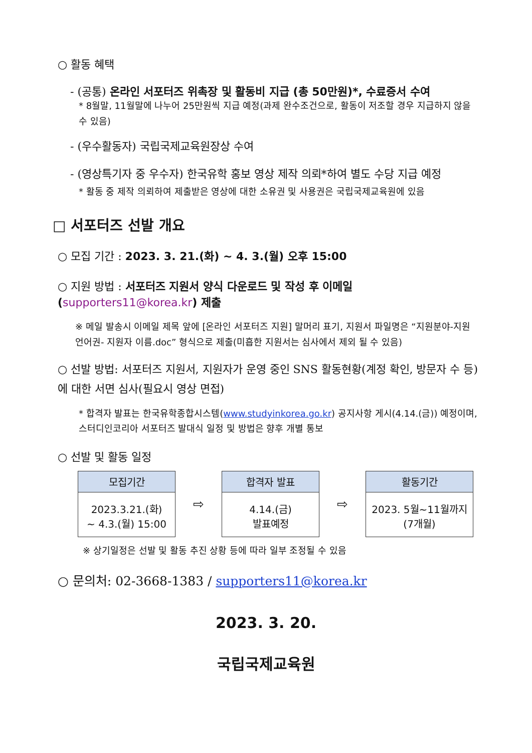○ 활동 혜택
- (공통) 온라인 서포터즈 위촉장 및 활동비 지급 (총 50만원)*, 수료증서 수여
* 8월말, 11월말에 나누어 25만원씩 지급 예정(과제 완수조건으로, 활동이 저조할 경우 지급하지 않을 수 있음)
- (우수활동자) 국립국제교육원장상 수여
- (영상특기자 중 우수자) 한국유학 홍보 영상 제작 의뢰*하여 별도 수당 지급 예정
* 활동 중 제작 의뢰하여 제출받은 영상에 대한 소유권 및 사용권은 국립국제교육원에 있음
□ 서포터즈 선발 개요
○ 모집 기간 : 2023. 3. 21.(화) ~ 4. 3.(월) 오후 15:00
○ 지원 방법 : 서포터즈 지원서 양식 다운로드 및 작성 후 이메일(supporters11@korea.kr) 제출
※ 메일 발송시 이메일 제목 앞에 [온라인 서포터즈 지원] 말머리 표기, 지원서 파일명은 “지원분야-지원 언어권- 지원자 이름.doc” 형식으로 제출(미흡한 지원서는 심사에서 제외 될 수 있음)
○ 선발 방법: 서포터즈 지원서, 지원자가 운영 중인 SNS 활동현황(계정 확인, 방문자 수 등)에 대한 서면 심사(필요시 영상 면접)
* 합격자 발표는 한국유학종합시스템(www.studyinkorea.go.kr) 공지사항 게시(4.14.(금)) 예정이며, 스터디인코리아 서포터즈 발대식 일정 및 방법은 향후 개별 통보
○ 선발 및 활동 일정
| 모집기간 2023.3.21.(화) ~ 4.3.(월) 15:00 | ⇨ | 합격자 발표 4.14.(금) 발표예정 | ⇨ | 활동기간 2023. 5월~11월까지 (7개월) |
※ 상기일정은 선발 및 활동 추진 상황 등에 따라 일부 조정될 수 있음
○ 문의처: 02-3668-1383 / supporters11@korea.kr
2023. 3. 20.
국립국제교육원